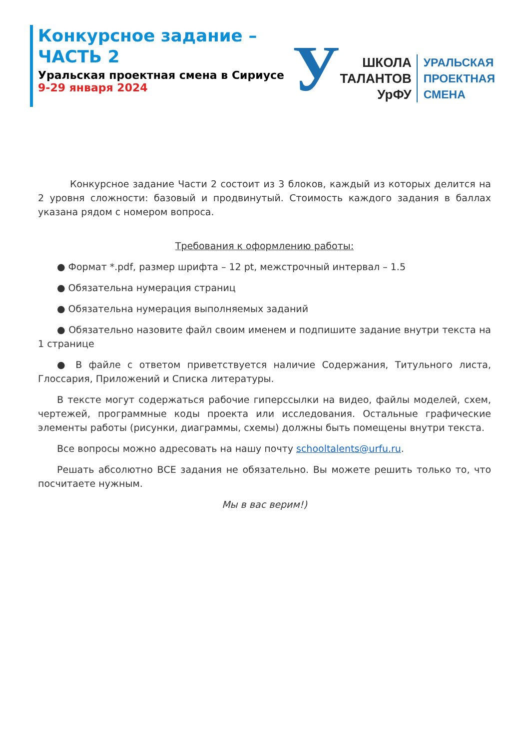Конкурсное задание –
ЧАСТЬ 2
Уральская проектная смена в Сириусе
9-29 января 2024
У
ШКОЛА
ТАЛАНТОВ
УрФУ
УРАЛЬСКАЯ
ПРОЕКТНАЯ
СМЕНА
Конкурсное задание Части 2 состоит из 3 блоков, каждый из которых делится на 2 уровня сложности: базовый и продвинутый. Стоимость каждого задания в баллах указана рядом с номером вопроса.
Требования к оформлению работы:
● Формат *.pdf, размер шрифта – 12 pt, межстрочный интервал – 1.5
● Обязательна нумерация страниц
● Обязательна нумерация выполняемых заданий
● Обязательно назовите файл своим именем и подпишите задание внутри текста на 1 странице
● В файле с ответом приветствуется наличие Содержания, Титульного листа, Глоссария, Приложений и Списка литературы.
В тексте могут содержаться рабочие гиперссылки на видео, файлы моделей, схем, чертежей, программные коды проекта или исследования. Остальные графические элементы работы (рисунки, диаграммы, схемы) должны быть помещены внутри текста.
Все вопросы можно адресовать на нашу почту schooltalents@urfu.ru.
Решать абсолютно ВСЕ задания не обязательно. Вы можете решить только то, что посчитаете нужным.
Мы в вас верим!)